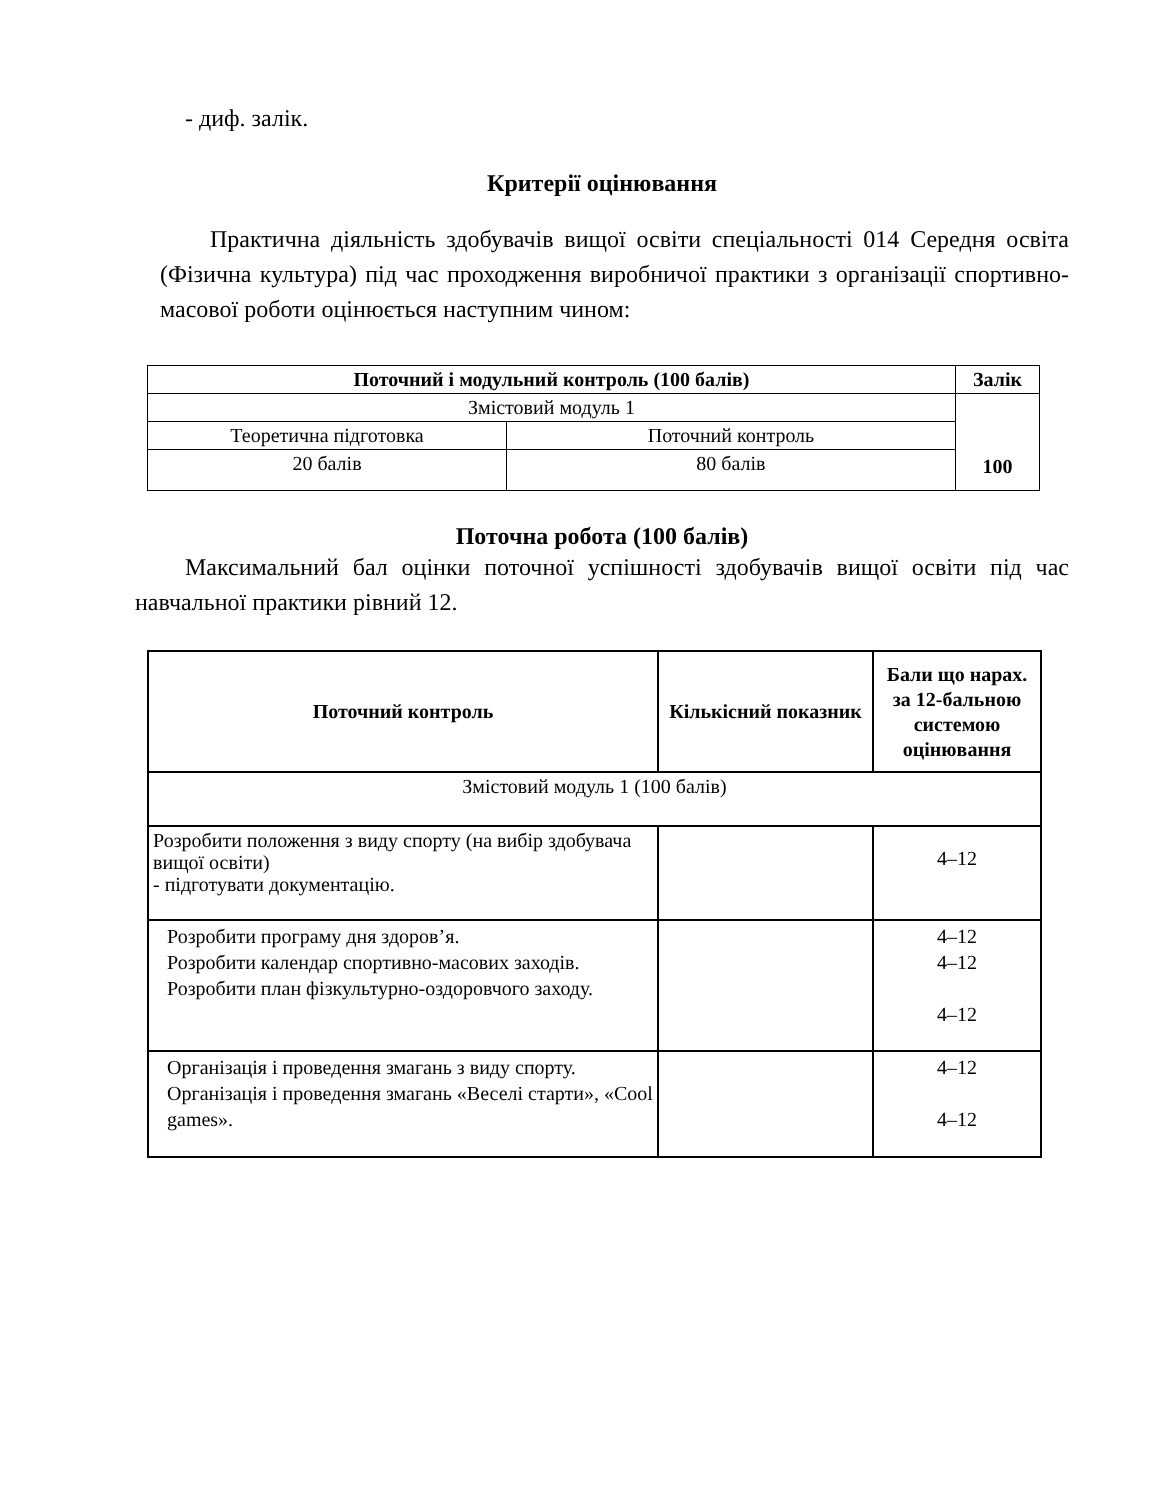- диф. залік.
Критерії оцінювання
Практична діяльність здобувачів вищої освіти спеціальності 014 Середня освіта (Фізична культура) під час проходження виробничої практики з організації спортивно-масової роботи оцінюється наступним чином:
| Поточний і модульний контроль (100 балів) | | Залік |
| --- | --- | --- |
| Змістовий модуль 1 | | 100 |
| Теоретична підготовка | Поточний контроль | |
| 20 балів | 80 балів | |
Поточна робота (100 балів)
Максимальний бал оцінки поточної успішності здобувачів вищої освіти під час навчальної практики рівний 12.
| Поточний контроль | Кількісний показник | Бали що нарах. за 12-бальною системою оцінювання |
| --- | --- | --- |
| Змістовий модуль 1 (100 балів) | | |
| Розробити положення з виду спорту (на вибір здобувача вищої освіти) - підготувати документацію. | | 4–12 |
| Розробити програму дня здоров’я. Розробити календар спортивно-масових заходів. Розробити план фізкультурно-оздоровчого заходу. | | 4–12 4–12 4–12 |
| Організація і проведення змагань з виду спорту. Організація і проведення змагань «Веселі старти», «Cool games». | | 4–12 4–12 |